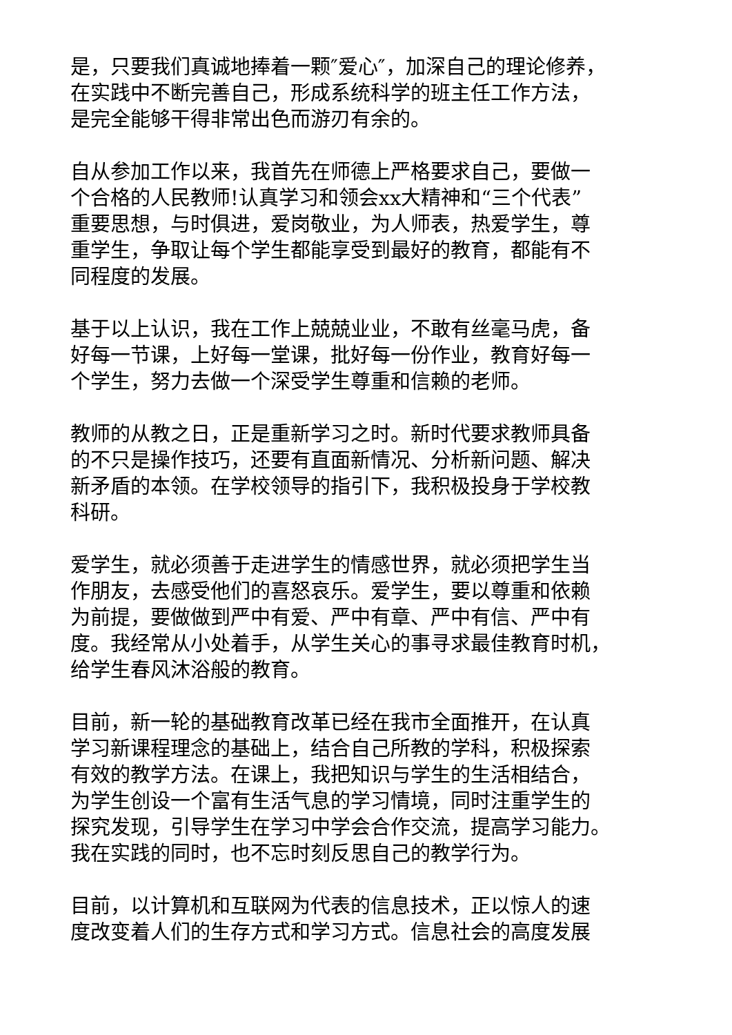是，只要我们真诚地捧着一颗″爱心″，加深自己的理论修养，
在实践中不断完善自己，形成系统科学的班主任工作方法，
是完全能够干得非常出色而游刃有余的。
自从参加工作以来，我首先在师德上严格要求自己，要做一
个合格的人民教师!认真学习和领会xx大精神和“三个代表”
重要思想，与时俱进，爱岗敬业，为人师表，热爱学生，尊
重学生，争取让每个学生都能享受到最好的教育，都能有不
同程度的发展。
基于以上认识，我在工作上兢兢业业，不敢有丝毫马虎，备
好每一节课，上好每一堂课，批好每一份作业，教育好每一
个学生，努力去做一个深受学生尊重和信赖的老师。
教师的从教之日，正是重新学习之时。新时代要求教师具备
的不只是操作技巧，还要有直面新情况、分析新问题、解决
新矛盾的本领。在学校领导的指引下，我积极投身于学校教
科研。
爱学生，就必须善于走进学生的情感世界，就必须把学生当
作朋友，去感受他们的喜怒哀乐。爱学生，要以尊重和依赖
为前提，要做做到严中有爱、严中有章、严中有信、严中有
度。我经常从小处着手，从学生关心的事寻求最佳教育时机，
给学生春风沐浴般的教育。
目前，新一轮的基础教育改革已经在我市全面推开，在认真
学习新课程理念的基础上，结合自己所教的学科，积极探索
有效的教学方法。在课上，我把知识与学生的生活相结合，
为学生创设一个富有生活气息的学习情境，同时注重学生的
探究发现，引导学生在学习中学会合作交流，提高学习能力。
我在实践的同时，也不忘时刻反思自己的教学行为。
目前，以计算机和互联网为代表的信息技术，正以惊人的速
度改变着人们的生存方式和学习方式。信息社会的高度发展